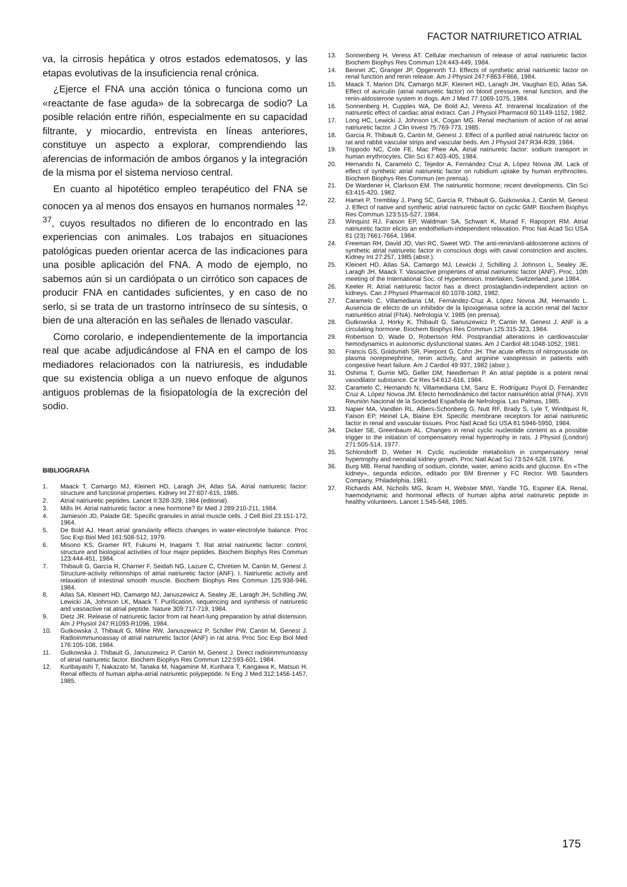FACTOR NATRIURETICO ATRIAL
va, la cirrosis hepática y otros estados edematosos, y las etapas evolutivas de la insuficiencia renal crónica.
¿Ejerce el FNA una acción tónica o funciona como un «reactante de fase aguda» de la sobrecarga de sodio? La posible relación entre riñón, especialmente en su capacidad filtrante, y miocardio, entrevista en líneas anteriores, constituye un aspecto a explorar, comprendiendo las aferencias de información de ambos órganos y la integración de la misma por el sistema nervioso central.
En cuanto al hipotético empleo terapéutico del FNA se conocen ya al menos dos ensayos en humanos normales <sup>12, 37</sup>, cuyos resultados no difieren de lo encontrado en las experiencias con animales. Los trabajos en situaciones patológicas pueden orientar acerca de las indicaciones para una posible aplicación del FNA. A modo de ejemplo, no sabemos aún si un cardiópata o un cirrótico son capaces de producir FNA en cantidades suficientes, y en caso de no serlo, si se trata de un trastorno intrínseco de su síntesis, o bien de una alteración en las señales de llenado vascular.
Como corolario, e independientemente de la importancia real que acabe adjudicándose al FNA en el campo de los mediadores relacionados con la natriuresis, es indudable que su existencia obliga a un nuevo enfoque de algunos antiguos problemas de la fisiopatología de la excreción del sodio.
BIBLIOGRAFIA
1. Maack T, Camargo MJ, Kleinert HD, Laragh JH, Atlas SA. Atrial natriuretic factor: structure and functional properties. Kidney Int 27:607-615, 1985.
2. Atrial natriuretic peptides. Lancet II:328-329, 1984 (editorial).
3. Mills IH. Atrial natriuretic factor: a new hormone? Br Med J 289:210-211, 1984.
4. Jamieson JD, Palade GE. Specific granules in atrial muscle cells. J Cell Biol 23:151-172, 1964.
5. De Bold AJ. Heart atrial granularity effects changes in water-electrolyte balance. Proc Soc Exp Biol Med 161:508-512, 1979.
6. Misono KS, Gramer RT, Fukumi H, Inagami T. Rat atrial natriuretic factor: control, structure and biological activities of four major peptides. Biochem Biophys Res Commun 123:444-451, 1984.
7. Thibault G, García R, Charrier F, Seidah NG, Lazure C, Chretien M, Cantin M, Genest J. Structure-activity reltionships of atrial natriuretic factor (ANF). I. Natriuretic activity and relaxation of intestinal smooth muscle. Biochem Biophys Res Commun 125:938-946, 1984.
8. Atlas SA, Kleinert HD, Camargo MJ, Januszewicz A, Sealey JE, Laragh JH, Schilling JW, Lewicki JA, Johnson LK, Maack T. Purification, sequencing and synthesis of natriuretic and vasoactive rat atrial peptide. Nature 309:717-719, 1984.
9. Dietz JR. Release of natriuretic factor from rat heart-lung preparation by atrial distension. Am J Physiol 247:R1093-R1096, 1984.
10. Gutkowska J, Thibault G, Milne RW, Januszewicz P, Schiller PW, Cantin M, Genest J. Radioinmmunoassay of atrial natriuretic factor (ANF) in rat atria. Proc Soc Exp Biol Med 176:105-108, 1984.
11. Gutkowska J. Thibault G, Januszewicz P, Cantin M, Genest J. Direct radioinmmunoassy of atrial natriuretic factor. Biochem Biophys Res Commun 122:593-601, 1984.
12. Kuribayashi T, Nakazato M, Tanaka M, Nagamine M, Kurihara T, Kangawa K, Matsuo H. Renal effects of human alpha-atrial natriuretic polypeptide. N Eng J Med 312:1456-1457, 1985.
13. Sonnenberg H, Veress AT. Cellular mechanism of release of atrial natriuretic factor. Biochem Biophys Res Commun 124:443-449, 1984.
14. Bennet JC, Granger JP, Opgenorth TJ. Effects of synthetic atrial natriuretic factor on renal function and renin release. Am J Physiol 247:F863-F866, 1984.
15. Maack T, Marion DN, Camargo MJF, Kleinert HD, Laragh JH, Vaughan ED, Atlas SA. Effect of auriculin (atrial natriuretic factor) on blood pressure, renal function, and the renin-aldosterone system in dogs. Am J Med 77:1069-1075, 1984.
16. Sonnenberg H, Cupples WA, De Bold AJ, Veress AT. Intrarenal localization of the natriuretic effect of cardiac atrial extract. Can J Physiol Pharmacol 60:1149-1152, 1982.
17. Long HC, Lewicki J, Johnson LK, Cogan MG. Renal mechanism of action of rat atrial natriuretic factor. J Clin Invest 75:769-773, 1985.
18. García R, Thibault G, Cantin M, Genest J. Effect of a purified atrial natriuretic factor on rat and rabbit vascular strips and vascular beds. Am J Physiol 247:R34-R39, 1984.
19. Trippodo NC, Cole FE, Mac Phee AA. Atrial natriuretic factor: sodium transport in human erythrocytes. Clin Sci 67:403-405, 1984.
20. Hernando N, Caramelo C, Tejedor A, Fernández Cruz A, López Novoa JM. Lack of effect of synthetic atrial natriuretic factor on rubidium uptake by human erythrocites. Biochem Biophys Res Commun (en prensa).
21. De Wardener H, Clarkson EM. The natriuretic hormone; recent developments. Clin Sci 63:415-420, 1982.
22. Hamet P, Tremblay J, Pang SC, García R, Thibault G, Gutkowska J, Cantin M, Genest J. Effect of native and synthetic atrial natriuretic factor on cyclic GMP. Biochem Biophys Res Commun 123:515-527, 1984.
23. Winquist RJ, Faison EP, Waldman SA, Schwart K, Murad F, Rapoport RM. Atrial natriuretic factor elicits an endothelium-independent relaxation. Proc Nat Acad Sci USA 81 (23):7661-7664, 1984.
24. Freeman RH, David JO, Vari RC, Sweet WD. The anti-renin/anti-aldosterone actions of synthetic atrial natriuretic factor in conscious dogs with caval constriction and ascites. Kidney Int 27:257, 1985 (abstr.).
25. Kleinert HD, Atlas SA, Camargo MJ, Lewicki J, Schilling J, Johnson L, Sealey JE, Laragh JH, Maack T. Vasoactive properties of atrial natriuretic factor (ANF). Proc. 10th meeting of the International Soc. of Hypertension. Interlaken, Switzerland, june 1984.
26. Keeler R. Atrial natriuretic factor has a direct prostaglandin-independent action on kidneys. Can J Physiol Pharmacol 60:1078-1082, 1982.
27. Caramelo C, Villamediana LM, Fernández-Cruz A, López Novoa JM, Hernando L. Ausencia de efecto de un inhibidor de la lipoxigenasa sobre la acción renal del factor natriurético atrial (FNA). Nefrología V, 1985 (en prensa).
28. Gutkowska J, Horky K, Thibault G, Sanuszewicz P, Cantin M, Genest J. ANF is a circulating hormone. Biochem Biophys Res Commun 125:315-323, 1984.
29. Robertson D, Wade D, Robertson RM. Postprandial alterations in cardiovascular hemodynamics in autonomic dysfunctional states. Am J Cardiol 48:1048-1052, 1981.
30. Francis GS, Goldsmith SR, Pierpont G, Cohn JH. The acute effects of nitroprusside on plasma norepinephrine, renin activity, and arginine vasopressin in patients with congestive heart failure. Am J Cardiol 49:937, 1982 (abstr.).
31. Oshima T, Gurrie MG, Geller DM, Needleman P. An atrial peptide is a potent renal vasodilator substance. Cir Res 54:612-616, 1984.
32. Caramelo C, Hernando N, Villamediana LM, Sanz E, Rodríguez Puyol D, Fernández Cruz A, López Novoa JM. Efecto hemodinámico del factor natriurético atrial (FNA). XVII Reunión Nacional de la Sociedad Española de Nefrología. Las Palmas, 1985.
33. Napier MA, Vandlen RL, Albers-Schonberg G, Nutt RF, Brady S, Lyle T, Windquist R, Faison EP, Heinel LA, Blaine EH. Specific membrane receptors for atrial natriuretic factor in renal and vascular tissues. Proc Natl Acad Sci USA 81:5946-5950, 1984.
34. Dicker SE, Greenbaum AL. Changes in renal cyclic nucleotide content as a possible trigger to the initiation of compensatory renal hypertrophy in rats. J Physiol (London) 271:505-514, 1977.
35. Schlondorff D, Weber H. Cyclic nucleotide metabolism in compensatory renal hypertrophy and neonatal kidney growth. Proc Natl Acad Sci 73:524-528, 1976.
36. Burg MB. Renal handling of sodium, cloride, water, amino acids and glucose. En «The kidney», segunda edición, editado por BM Brenner y FC Rector. WB Saunders Company, Philadelphia, 1981.
37. Richards AM, Nicholls MG, Ikram H, Webster MWI, Yandle TG, Espiner EA. Renal, haemodynamic and hormonal effects of human alpha atrial natriuretic peptide in healthy volunteers. Lancet 1:545-548, 1985.
175